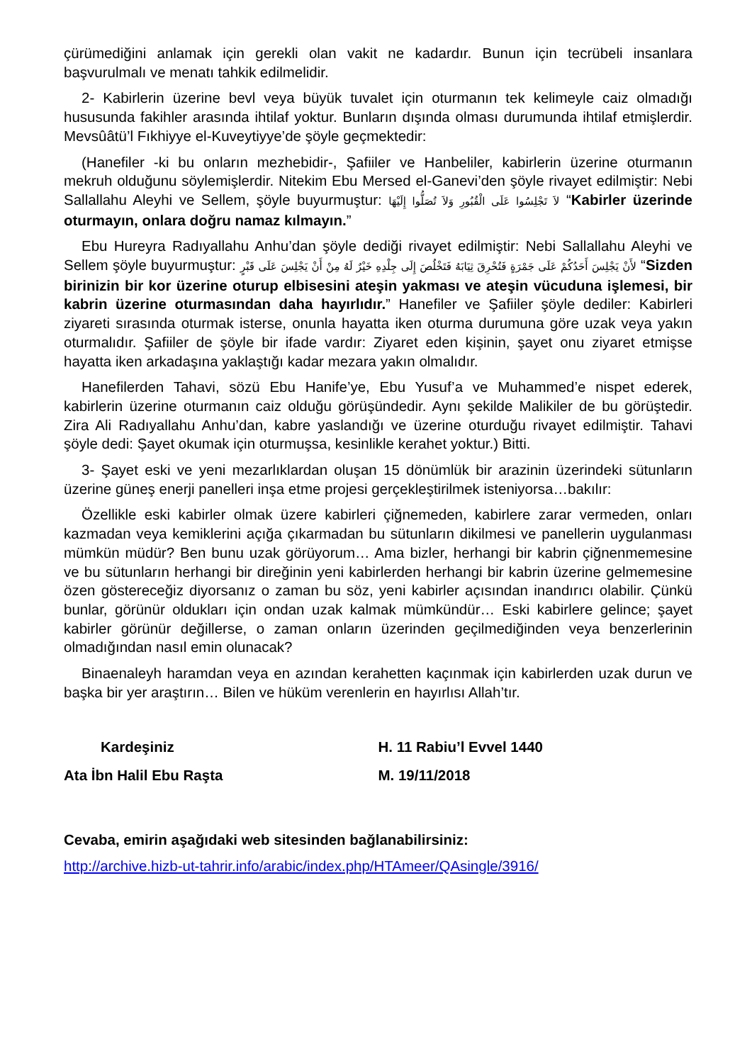çürümediğini anlamak için gerekli olan vakit ne kadardır. Bunun için tecrübeli insanlara başvurulmalı ve menatı tahkik edilmelidir.
2- Kabirlerin üzerine bevl veya büyük tuvalet için oturmanın tek kelimeyle caiz olmadığı hususunda fakihler arasında ihtilaf yoktur. Bunların dışında olması durumunda ihtilaf etmişlerdir. Mevsûâtü’l Fıkhiyye el-Kuveytiyye’de şöyle geçmektedir:
(Hanefiler -ki bu onların mezhebidir-, Şafiiler ve Hanbeliler, kabirlerin üzerine oturmanın mekruh olduğunu söylemişlerdir. Nitekim Ebu Mersed el-Ganevi’den şöyle rivayet edilmiştir: Nebi Sallallahu Aleyhi ve Sellem, şöyle buyurmuştur: لاَ تَجْلِسُوا عَلَى الْقُبُورِ وَلاَ تُصَلُّوا إِلَيْهَا “Kabirler üzerinde oturmayın, onlara doğru namaz kılmayın.”
Ebu Hureyra Radıyallahu Anhu’dan şöyle dediği rivayet edilmiştir: Nebi Sallallahu Aleyhi ve Sellem şöyle buyurmuştur: لأَنْ يَجْلِسَ أَحَدُكُمْ عَلَى جَمْرَةٍ فَتُحْرِقَ ثِيَابَهُ فَتَخْلُصَ إِلَى جِلْدِهِ خَيْرٌ لَهُ مِنْ أَنْ يَجْلِسَ عَلَى قَبْرٍ “Sizden birinizin bir kor üzerine oturup elbisesini ateşin yakması ve ateşin vücuduna işlemesi, bir kabrin üzerine oturmasından daha hayırlıdır.” Hanefiler ve Şafiiler şöyle dediler: Kabirleri ziyareti sırasında oturmak isterse, onunla hayatta iken oturma durumuna göre uzak veya yakın oturmalıdır. Şafiiler de şöyle bir ifade vardır: Ziyaret eden kişinin, şayet onu ziyaret etmişse hayatta iken arkadaşına yaklaştığı kadar mezara yakın olmalıdır.
Hanefilerden Tahavi, sözü Ebu Hanife’ye, Ebu Yusuf’a ve Muhammed’e nispet ederek, kabirlerin üzerine oturmanın caiz olduğu görüşündedir. Aynı şekilde Malikiler de bu görüştedir. Zira Ali Radıyallahu Anhu’dan, kabre yaslandığı ve üzerine oturduğu rivayet edilmiştir. Tahavi şöyle dedi: Şayet okumak için oturmuşsa, kesinlikle kerahet yoktur.) Bitti.
3- Şayet eski ve yeni mezarlıklardan oluşan 15 dönümlük bir arazinin üzerindeki sütunların üzerine güneş enerji panelleri inşa etme projesi gerçekleştirilmek isteniyorsa…bakılır:
Özellikle eski kabirler olmak üzere kabirleri çiğnemeden, kabirlere zarar vermeden, onları kazmadan veya kemiklerini açığa çıkarmadan bu sütunların dikilmesi ve panellerin uygulanması mümkün müdür? Ben bunu uzak görüyorum… Ama bizler, herhangi bir kabrin çiğnenmemesine ve bu sütunların herhangi bir direğinin yeni kabirlerden herhangi bir kabrin üzerine gelmemesine özen göstereceğiz diyorsanız o zaman bu söz, yeni kabirler açısından inandırıcı olabilir. Çünkü bunlar, görünür oldukları için ondan uzak kalmak mümkündür… Eski kabirlere gelince; şayet kabirler görünür değillerse, o zaman onların üzerinden geçilmediğinden veya benzerlerinin olmadığından nasıl emin olunacak?
Binaenaleyh haramdan veya en azından kerahetten kaçınmak için kabirlerden uzak durun ve başka bir yer araştırın… Bilen ve hüküm verenlerin en hayırlısı Allah’tır.
Kardeşiniz
Ata İbn Halil Ebu Raşta
H. 11 Rabiu’l Evvel 1440
M. 19/11/2018
Cevaba, emirin aşağıdaki web sitesinden bağlanabilirsiniz:
http://archive.hizb-ut-tahrir.info/arabic/index.php/HTAmeer/QAsingle/3916/